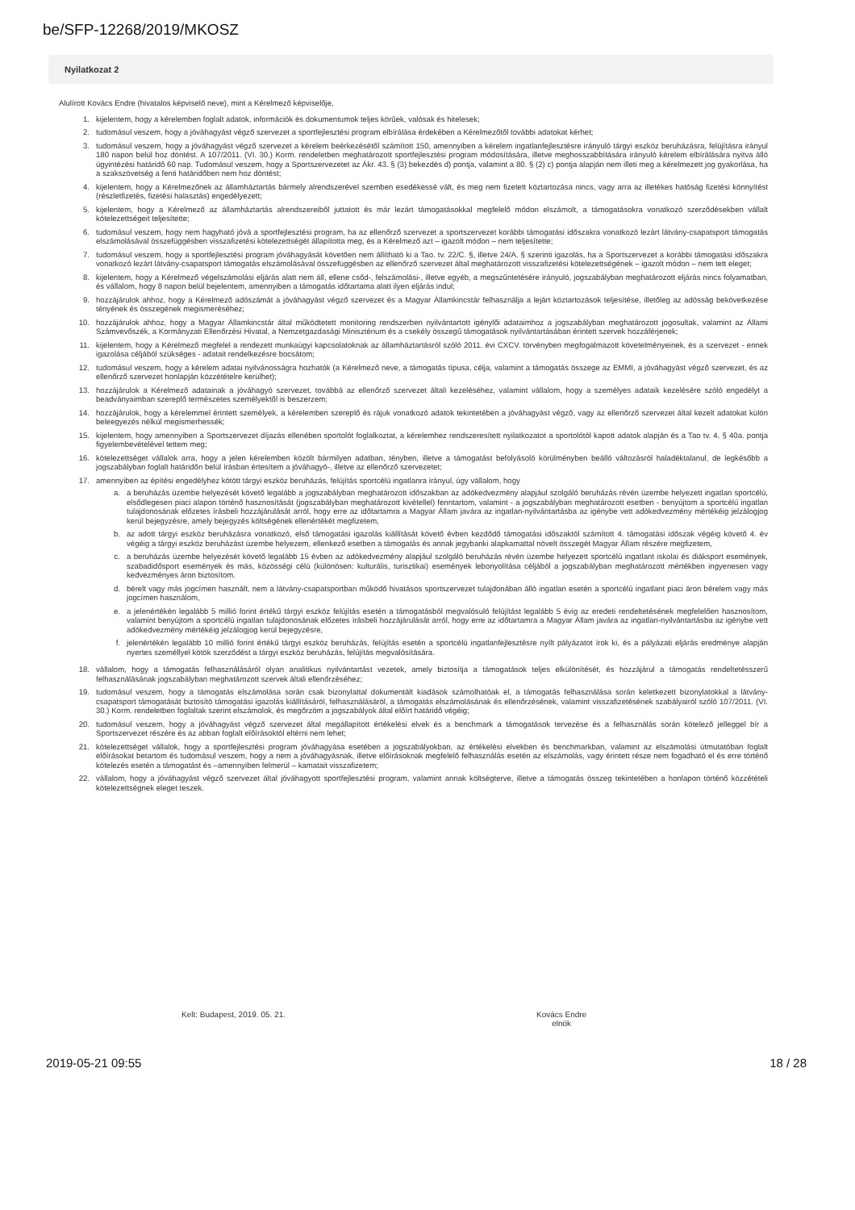be/SFP-12268/2019/MKOSZ
Nyilatkozat 2
Alulírott Kovács Endre (hivatalos képviselő neve), mint a Kérelmező képviselője,
1. kijelentem, hogy a kérelemben foglalt adatok, információk és dokumentumok teljes körűek, valósak és hitelesek;
2. tudomásul veszem, hogy a jóváhagyást végző szervezet a sportfejlesztési program elbírálása érdekében a Kérelmezőtől további adatokat kérhet;
3. tudomásul veszem, hogy a jóváhagyást végző szervezet a kérelem beérkezésétől számított 150, amennyiben a kérelem ingatlanfejlesztésre irányuló tárgyi eszköz beruházásra, felújításra irányul 180 napon belül hoz döntést. A 107/2011. (VI. 30.) Korm. rendeletben meghatározott sportfejlesztési program módosítására, illetve meghosszabbítására irányuló kérelem elbírálására nyitva álló ügyintézési határidő 60 nap. Tudomásul veszem, hogy a Sportszervezetet az Ákr. 43. § (3) bekezdés d) pontja, valamint a 80. § (2) c) pontja alapján nem illeti meg a kérelmezett jog gyakorlása, ha a szakszövetség a fenti határidőben nem hoz döntést;
4. kijelentem, hogy a Kérelmezőnek az államháztartás bármely alrendszerével szemben esedékessé vált, és meg nem fizetett köztartozása nincs, vagy arra az illetékes hatóság fizetési könnyítést (részletfizetés, fizetési halasztás) engedélyezett;
5. kijelentem, hogy a Kérelmező az államháztartás alrendszereiből juttatott és már lezárt támogatásokkal megfelelő módon elszámolt, a támogatásokra vonatkozó szerződésekben vállalt kötelezettségeit teljesítette;
6. tudomásul veszem, hogy nem hagyható jóvá a sportfejlesztési program, ha az ellenőrző szervezet a sportszervezet korábbi támogatási időszakra vonatkozó lezárt látvány-csapatsport támogatás elszámolásával összefüggésben visszafizetési kötelezettségét állapította meg, és a Kérelmező azt – igazolt módon – nem teljesítette;
7. tudomásul veszem, hogy a sportfejlesztési program jóváhagyását követően nem állítható ki a Tao. tv. 22/C. §, illetve 24/A. § szerinti igazolás, ha a Sportszervezet a korábbi támogatási időszakra vonatkozó lezárt látvány-csapatsport támogatás elszámolásával összefüggésben az ellenőrző szervezet által meghatározott visszafizetési kötelezettségének – igazolt módon – nem tett eleget;
8. kijelentem, hogy a Kérelmező végelszámolási eljárás alatt nem áll, ellene csőd-, felszámolási-, illetve egyéb, a megszűntetésére irányuló, jogszabályban meghatározott eljárás nincs folyamatban, és vállalom, hogy 8 napon belül bejelentem, amennyiben a támogatás időtartama alatt ilyen eljárás indul;
9. hozzájárulok ahhoz, hogy a Kérelmező adószámát a jóváhagyást végző szervezet és a Magyar Államkincstár felhasználja a lejárt köztartozások teljesítése, illetőleg az adósság bekövetkezése tényének és összegének megismeréséhez;
10. hozzájárulok ahhoz, hogy a Magyar Államkincstár által működtetett monitoring rendszerben nyilvántartott igénylői adataimhoz a jogszabályban meghatározott jogosultak, valamint az Állami Számvevőszék, a Kormányzati Ellenőrzési Hivatal, a Nemzetgazdasági Minisztérium és a csekély összegű támogatások nyilvántartásában érintett szervek hozzáférjenek;
11. kijelentem, hogy a Kérelmező megfelel a rendezett munkaügyi kapcsolatoknak az államháztartásról szóló 2011. évi CXCV. törvényben megfogalmazott követelményeinek, és a szervezet - ennek igazolása céljából szükséges - adatait rendelkezésre bocsátom;
12. tudomásul veszem, hogy a kérelem adatai nyilvánosságra hozhatók (a Kérelmező neve, a támogatás típusa, célja, valamint a támogatás összege az EMMI, a jóváhagyást végző szervezet, és az ellenőrző szervezet honlapján közzétételre kerülhet);
13. hozzájárulok a Kérelmező adatainak a jóváhagyó szervezet, továbbá az ellenőrző szervezet általi kezeléséhez, valamint vállalom, hogy a személyes adataik kezelésére szóló engedélyt a beadványaimban szereplő természetes személyektől is beszerzem;
14. hozzájárulok, hogy a kérelemmel érintett személyek, a kérelemben szereplő és rájuk vonatkozó adatok tekintetében a jóváhagyást végző, vagy az ellenőrző szervezet által kezelt adatokat külön beleegyezés nélkül megismerhessék;
15. kijelentem, hogy amennyiben a Sportszervezet díjazás ellenében sportolót foglalkoztat, a kérelemhez rendszeresített nyilatkozatot a sportolótól kapott adatok alapján és a Tao tv. 4. § 40a. pontja figyelembevételével tettem meg;
16. kötelezettséget vállalok arra, hogy a jelen kérelemben közölt bármilyen adatban, tényben, illetve a támogatást befolyásoló körülményben beálló változásról haladéktalanul, de legkésőbb a jogszabályban foglalt határidőn belül írásban értesítem a jóváhagyó-, illetve az ellenőrző szervezetet;
17. amennyiben az építési engedélyhez kötött tárgyi eszköz beruházás, felújítás sportcélú ingatlanra irányul, úgy vállalom, hogy
a. a beruházás üzembe helyezését követő legalább a jogszabályban meghatározott időszakban az adókedvezmény alapjául szolgáló beruházás révén üzembe helyezett ingatlan sportcélú, elsődlegesen piaci alapon történő hasznosítását (jogszabályban meghatározott kivétellel) fenntartom, valamint - a jogszabályban meghatározott esetben - benyújtom a sportcélú ingatlan tulajdonosának előzetes írásbeli hozzájárulását arról, hogy erre az időtartamra a Magyar Állam javára az ingatlan-nyilvántartásba az igénybe vett adókedvezmény mértékéig jelzálogjog kerül bejegyzésre, amely bejegyzés költségének ellenértékét megfizetem,
b. az adott tárgyi eszköz beruházásra vonatkozó, első támogatási igazolás kiállítását követő évben kezdődő támogatási időszaktól számított 4. támogatási időszak végéig követő 4. év végéig a tárgyi eszköz beruházást üzembe helyezem, ellenkező esetben a támogatás és annak jegybanki alapkamattal növelt összegét Magyar Állam részére megfizetem,
c. a beruházás üzembe helyezését követő legalább 15 évben az adókedvezmény alapjául szolgáló beruházás révén üzembe helyezett sportcélú ingatlant iskolai és diáksport események, szabadidősport események és más, közösségi célú (különösen: kulturális, turisztikai) események lebonyolítása céljából a jogszabályban meghatározott mértékben ingyenesen vagy kedvezményes áron biztosítom.
d. bérelt vagy más jogcímen használt, nem a látvány-csapatsportban működő hivatásos sportszervezet tulajdonában álló ingatlan esetén a sportcélú ingatlant piaci áron bérelem vagy más jogcímen használom,
e. a jelenértékén legalább 5 millió forint értékű tárgyi eszköz felújítás esetén a támogatásból megvalósuló felújítást legalább 5 évig az eredeti rendeltetésének megfelelően hasznosítom, valamint benyújtom a sportcélú ingatlan tulajdonosának előzetes írásbeli hozzájárulását arról, hogy erre az időtartamra a Magyar Állam javára az ingatlan-nyilvántartásba az igénybe vett adókedvezmény mértékéig jelzálogjog kerül bejegyzésre,
f. jelenértékén legalább 10 millió forint értékű tárgyi eszköz beruházás, felújítás esetén a sportcélú ingatlanfejlesztésre nyílt pályázatot írok ki, és a pályázati eljárás eredménye alapján nyertes személlyel kötök szerződést a tárgyi eszköz beruházás, felújítás megvalósítására.
18. vállalom, hogy a támogatás felhasználásáról olyan analitikus nyilvántartást vezetek, amely biztosítja a támogatások teljes elkülönítését, és hozzájárul a támogatás rendeltetésszerű felhasználásának jogszabályban meghatározott szervek általi ellenőrzéséhez;
19. tudomásul veszem, hogy a támogatás elszámolása során csak bizonylattal dokumentált kiadások számolhatóak el, a támogatás felhasználása során keletkezett bizonylatokkal a látvány-csapatsport támogatását biztosító támogatási igazolás kiállításáról, felhasználásáról, a támogatás elszámolásának és ellenőrzésének, valamint visszafizetésének szabályairól szóló 107/2011. (VI. 30.) Korm. rendeletben foglaltak szerint elszámolok, és megőrzöm a jogszabályok által előírt határidő végéig;
20. tudomásul veszem, hogy a jóváhagyást végző szervezet által megállapított értékelési elvek és a benchmark a támogatások tervezése és a felhasználás során kötelező jelleggel bír a Sportszervezet részére és az abban foglalt előírásoktól eltérni nem lehet;
21. kötelezettséget vállalok, hogy a sportfejlesztési program jóváhagyása esetében a jogszabályokban, az értékelési elvekben és benchmarkban, valamint az elszámolási útmutatóban foglalt előírásokat betartom és tudomásul veszem, hogy a nem a jóváhagyásnak, illetve előírásoknak megfelelő felhasználás esetén az elszámolás, vagy érintett része nem fogadható el és erre történő kötelezés esetén a támogatást és –amennyiben felmerül – kamatait visszafizetem;
22. vállalom, hogy a jóváhagyást végző szervezet által jóváhagyott sportfejlesztési program, valamint annak költségterve, illetve a támogatás összeg tekintetében a honlapon történő közzétételi kötelezettségnek eleget teszek.
Kelt: Budapest, 2019. 05. 21. Kovács Endre
elnök
2019-05-21 09:55 18 / 28